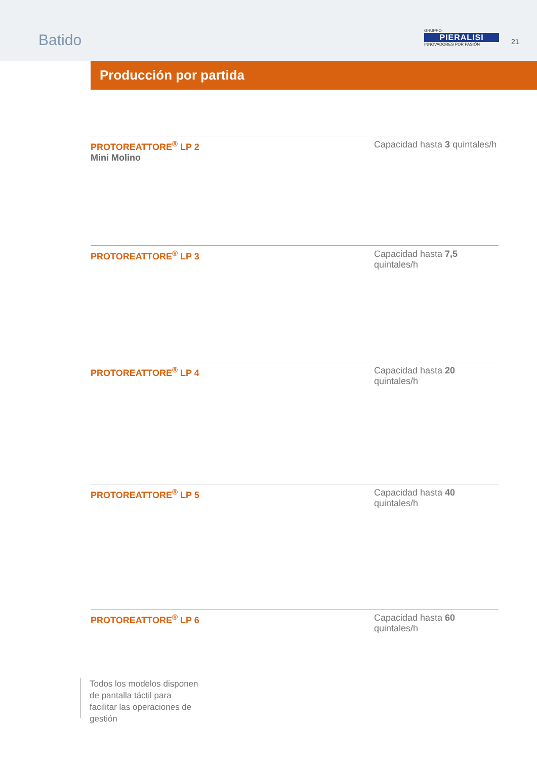Batido
GRUPPO
PIERALISI
INNOVADORES POR PASIÓN
21
Producción por partida
PROTOREATTORE<sup>®</sup> LP 2
Mini Molino
Capacidad hasta 3 quintales/h
PROTOREATTORE<sup>®</sup> LP 3
Capacidad hasta 7,5 quintales/h
PROTOREATTORE<sup>®</sup> LP 4 Capacidad hasta 20 quintales/h
PROTOREATTORE<sup>®</sup> LP 5 Capacidad hasta 40 quintales/h
PROTOREATTORE<sup>®</sup> LP 6 Capacidad hasta 60 quintales/h
Todos los modelos disponen de pantalla táctil para facilitar las operaciones de gestión